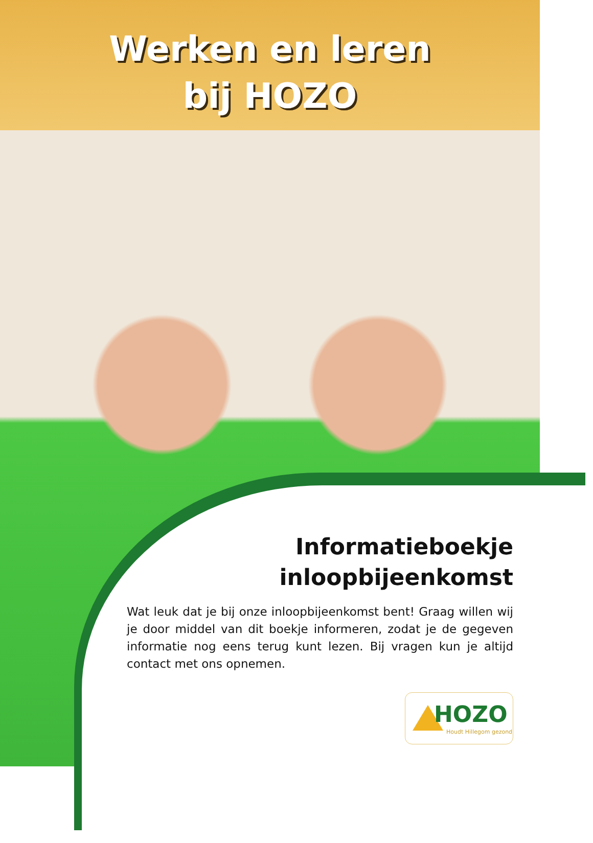Werken en leren
bij HOZO
Informatieboekje
inloopbijeenkomst
Wat leuk dat je bij onze inloopbijeenkomst bent! Graag willen wij je door middel van dit boekje informeren, zodat je de gegeven informatie nog eens terug kunt lezen. Bij vragen kun je altijd contact met ons opnemen.
HOZO
Houdt Hillegom gezond